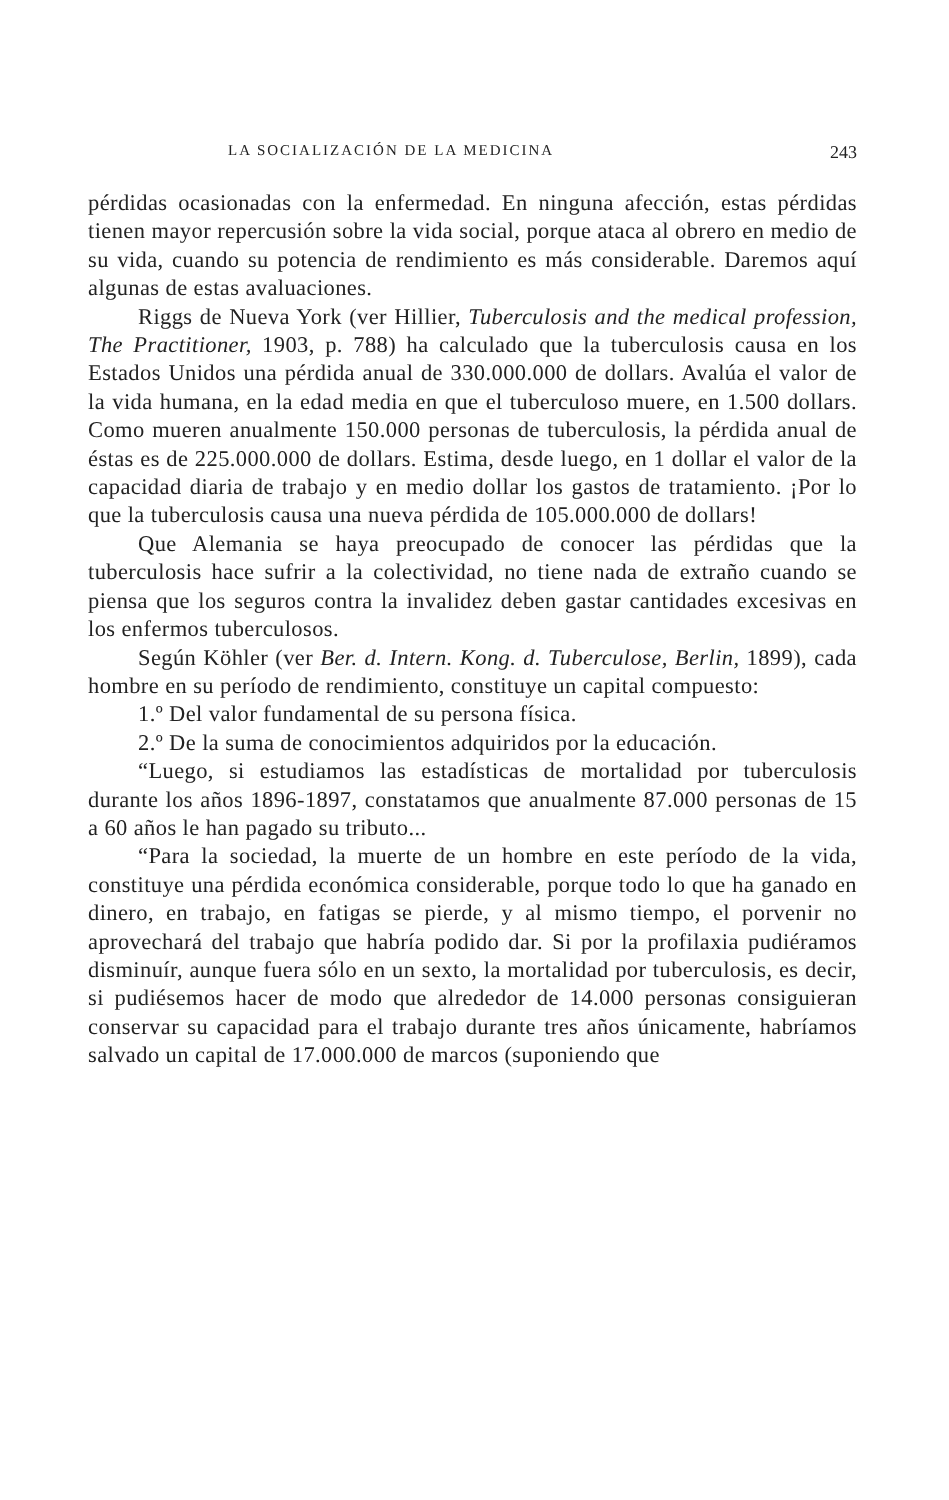LA SOCIALIZACIÓN DE LA MEDICINA 243
pérdidas ocasionadas con la enfermedad. En ninguna afección, estas pérdidas tienen mayor repercusión sobre la vida social, porque ataca al obrero en medio de su vida, cuando su potencia de rendimiento es más considerable. Daremos aquí algunas de estas avaluaciones.
Riggs de Nueva York (ver Hillier, Tuberculosis and the medical profession, The Practitioner, 1903, p. 788) ha calculado que la tuberculosis causa en los Estados Unidos una pérdida anual de 330.000.000 de dollars. Avalúa el valor de la vida humana, en la edad media en que el tuberculoso muere, en 1.500 dollars. Como mueren anualmente 150.000 personas de tuberculosis, la pérdida anual de éstas es de 225.000.000 de dollars. Estima, desde luego, en 1 dollar el valor de la capacidad diaria de trabajo y en medio dollar los gastos de tratamiento. ¡Por lo que la tuberculosis causa una nueva pérdida de 105.000.000 de dollars!
Que Alemania se haya preocupado de conocer las pérdidas que la tuberculosis hace sufrir a la colectividad, no tiene nada de extraño cuando se piensa que los seguros contra la invalidez deben gastar cantidades excesivas en los enfermos tuberculosos.
Según Köhler (ver Ber. d. Intern. Kong. d. Tuberculose, Berlin, 1899), cada hombre en su período de rendimiento, constituye un capital compuesto:
1.º Del valor fundamental de su persona física.
2.º De la suma de conocimientos adquiridos por la educación.
“Luego, si estudiamos las estadísticas de mortalidad por tuberculosis durante los años 1896-1897, constatamos que anualmente 87.000 personas de 15 a 60 años le han pagado su tributo...
“Para la sociedad, la muerte de un hombre en este período de la vida, constituye una pérdida económica considerable, porque todo lo que ha ganado en dinero, en trabajo, en fatigas se pierde, y al mismo tiempo, el porvenir no aprovechará del trabajo que habría podido dar. Si por la profilaxia pudiéramos disminuír, aunque fuera sólo en un sexto, la mortalidad por tuberculosis, es decir, si pudiésemos hacer de modo que alrededor de 14.000 personas consiguieran conservar su capacidad para el trabajo durante tres años únicamente, habríamos salvado un capital de 17.000.000 de marcos (suponiendo que